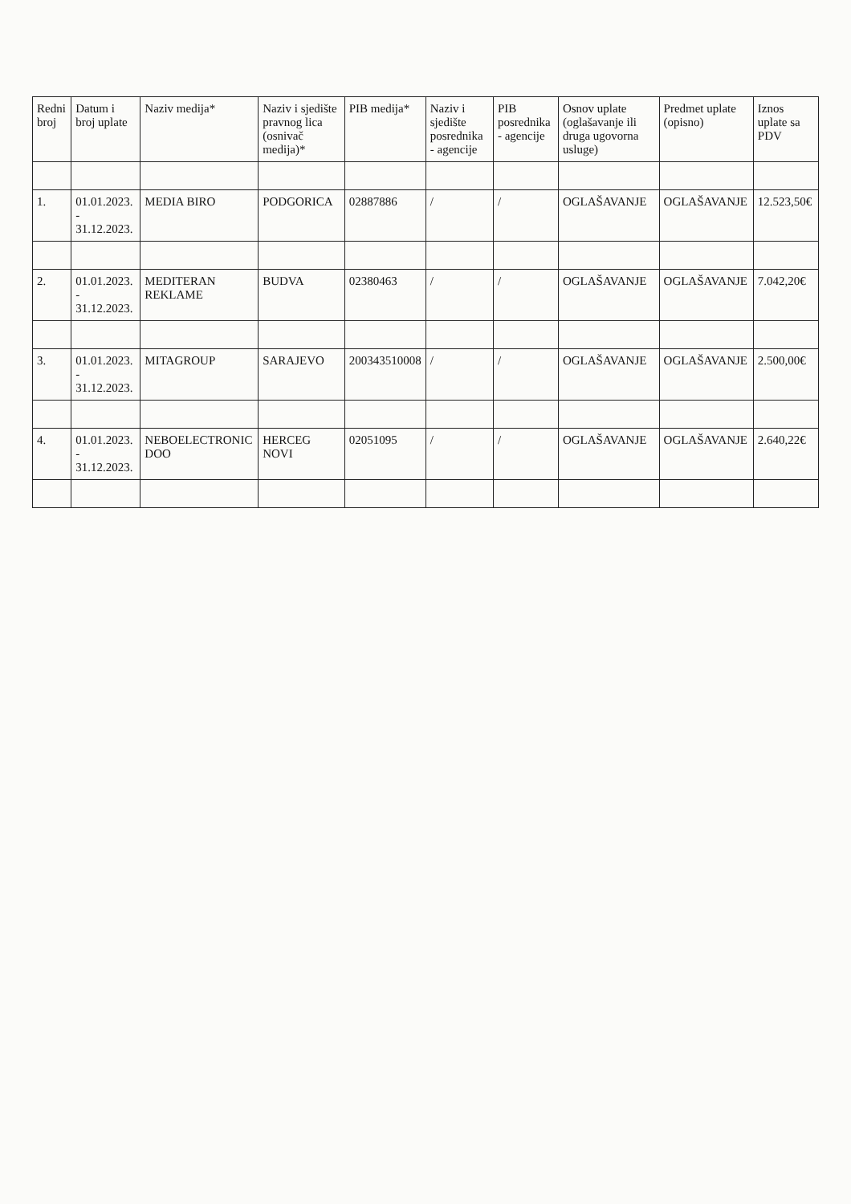| Redni broj | Datum i broj uplate | Naziv medija* | Naziv i sjedište pravnog lica (osnivač medija)* | PIB medija* | Naziv i sjedište posrednika - agencije | PIB posrednika - agencije | Osnov uplate (oglašavanje ili druga ugovorna usluge) | Predmet uplate (opisno) | Iznos uplate sa PDV |
| --- | --- | --- | --- | --- | --- | --- | --- | --- | --- |
| 1. | 01.01.2023. - 31.12.2023. | MEDIA BIRO | PODGORICA | 02887886 | / | / | OGLAŠAVANJE | OGLAŠAVANJE | 12.523,50€ |
| 2. | 01.01.2023. - 31.12.2023. | MEDITERAN REKLAME | BUDVA | 02380463 | / | / | OGLAŠAVANJE | OGLAŠAVANJE | 7.042,20€ |
| 3. | 01.01.2023. - 31.12.2023. | MITAGROUP | SARAJEVO | 200343510008 | / | / | OGLAŠAVANJE | OGLAŠAVANJE | 2.500,00€ |
| 4. | 01.01.2023. - 31.12.2023. | NEBOELECTRONIC DOO | HERCEG NOVI | 02051095 | / | / | OGLAŠAVANJE | OGLAŠAVANJE | 2.640,22€ |